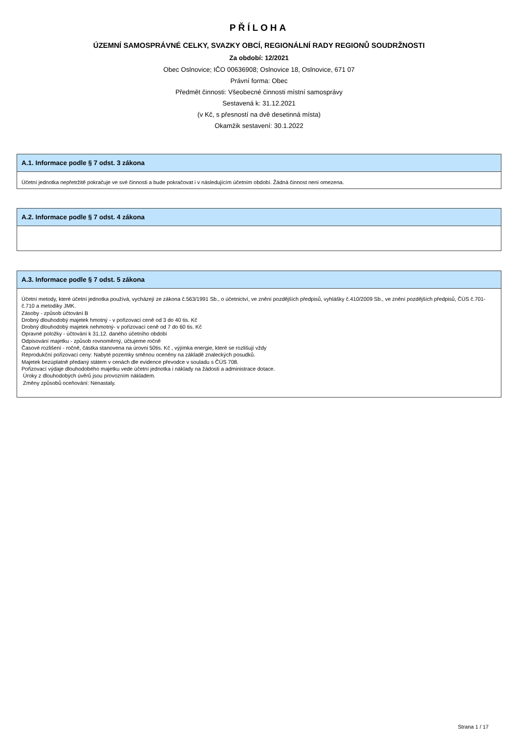PŘÍLOHA
ÚZEMNÍ SAMOSPRÁVNÉ CELKY, SVAZKY OBCÍ, REGIONÁLNÍ RADY REGIONŮ SOUDRŽNOSTI
Za období: 12/2021
Obec Oslnovice; IČO 00636908; Oslnovice 18, Oslnovice, 671 07
Právní forma: Obec
Předmět činnosti: Všeobecné činnosti místní samosprávy
Sestavená k: 31.12.2021
(v Kč, s přesností na dvě desetinná místa)
Okamžik sestavení: 30.1.2022
A.1. Informace podle § 7 odst. 3 zákona
Účetní jednotka nepřetržitě pokračuje ve své činnosti a bude pokračovat i v následujícím účetním období. Žádná činnost není omezena.
A.2. Informace podle § 7 odst. 4 zákona
A.3. Informace podle § 7 odst. 5 zákona
Účetní metody, které účetní jednotka používá, vycházejí ze zákona č.563/1991 Sb., o účetnictví, ve znění pozdějších předpisů, vyhlášky č.410/2009 Sb., ve znění pozdějších předpisů, ČÚS č.701-č.710 a metodiky JMK.
Zásoby - způsob účtování B
Drobný dlouhodobý majetek hmotný - v pořizovací ceně od 3 do 40 tis. Kč
Drobný dlouhodobý majetek nehmotný- v pořizovací ceně od 7 do 60 tis. Kč
Opravné položky - účtování k 31.12. daného účetního období
Odpisování majetku - způsob rovnoměrný, účtujeme ročně
Časové rozlišení - ročně, částka stanovena na úrovni 50tis. Kč , výjímka energie, které se rozlišují vždy
Reprodukční pořizovací ceny: Nabyté pozemky směnou oceněny na základě znaleckých posudků.
Majetek bezúplatně předaný státem v cenách dle evidence převodce v souladu s ČÚS 708.
Pořizovací výdaje dlouhodobého majetku vede účetní jednotka i náklady na žádosti a administrace dotace.
Úroky z dlouhodobých úvěrů jsou provozním nákladem.
Změny způsobů oceňování: Nenastaly.
Strana 1 / 17